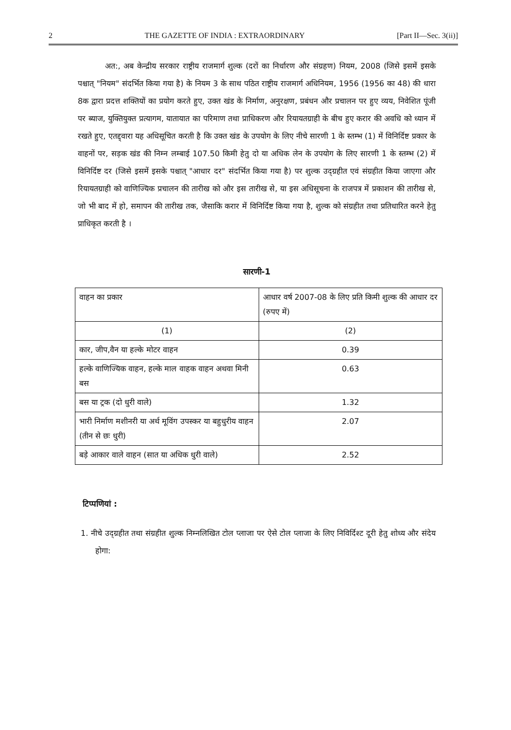2 THE GAZETTE OF INDIA : EXTRAORDINARY [Part II—Sec. 3(ii)]
अत:, अब केन्द्रीय सरकार राष्ट्रीय राजमार्ग शुल्क (दरों का निर्धारण और संग्रहण) नियम, 2008 (जिसे इसमें इसके पश्चात् "नियम" संदर्भित किया गया है) के नियम 3 के साथ पठित राष्ट्रीय राजमार्ग अधिनियम, 1956 (1956 का 48) की धारा 8क द्वारा प्रदत्त शक्तियों का प्रयोग करते हुए, उक्त खंड के निर्माण, अनुरक्षण, प्रबंधन और प्रचालन पर हुए व्यय, निवेशित पूंजी पर ब्याज, युक्तियुक्त प्रत्यागम, यातायात का परिमाण तथा प्राधिकरण और रियायतग्राही के बीच हुए करार की अवधि को ध्यान में रखते हुए, एतद्द्वारा यह अधिसूचित करती है कि उक्त खंड के उपयोग के लिए नीचे सारणी 1 के स्तम्भ (1) में विनिर्दिष्ट प्रकार के वाहनों पर, सड़क खंड की निम्न लम्बाई 107.50 किमी हेतु दो या अधिक लेन के उपयोग के लिए सारणी 1 के स्तम्भ (2) में विनिर्दिष्ट दर (जिसे इसमें इसके पश्चात् "आधार दर" संदर्भित किया गया है) पर शुल्क उद्ग्रहीत एवं संग्रहीत किया जाएगा और रियायतग्राही को वाणिज्यिक प्रचालन की तारीख को और इस तारीख से, या इस अधिसूचना के राजपत्र में प्रकाशन की तारीख से, जो भी बाद में हो, समापन की तारीख तक, जैसाकि करार में विनिर्दिष्ट किया गया है, शुल्क को संग्रहीत तथा प्रतिधारित करने हेतु प्राधिकृत करती है ।
सारणी-1
| वाहन का प्रकार | आधार वर्ष 2007-08 के लिए प्रति किमी शुल्क की आधार दर (रुपए में) |
| (1) | (2) |
| कार, जीप,वैन या हल्के मोटर वाहन | 0.39 |
| हल्के वाणिज्यिक वाहन, हल्के माल वाहक वाहन अथवा मिनी बस | 0.63 |
| बस या ट्रक (दो धुरी वाले) | 1.32 |
| भारी निर्माण मशीनरी या अर्थ मूविंग उपस्कर या बहुधुरीय वाहन (तीन से छः धुरी) | 2.07 |
| बड़े आकार वाले वाहन (सात या अधिक धुरी वाले) | 2.52 |
टिप्पणियां :
1. नीचे उद्ग्रहीत तथा संग्रहीत शुल्क निम्नलिखित टोल प्लाजा पर ऐसे टोल प्लाजा के लिए निविर्दिश्ट दूरी हेतु शोध्य और संदेय होगा: